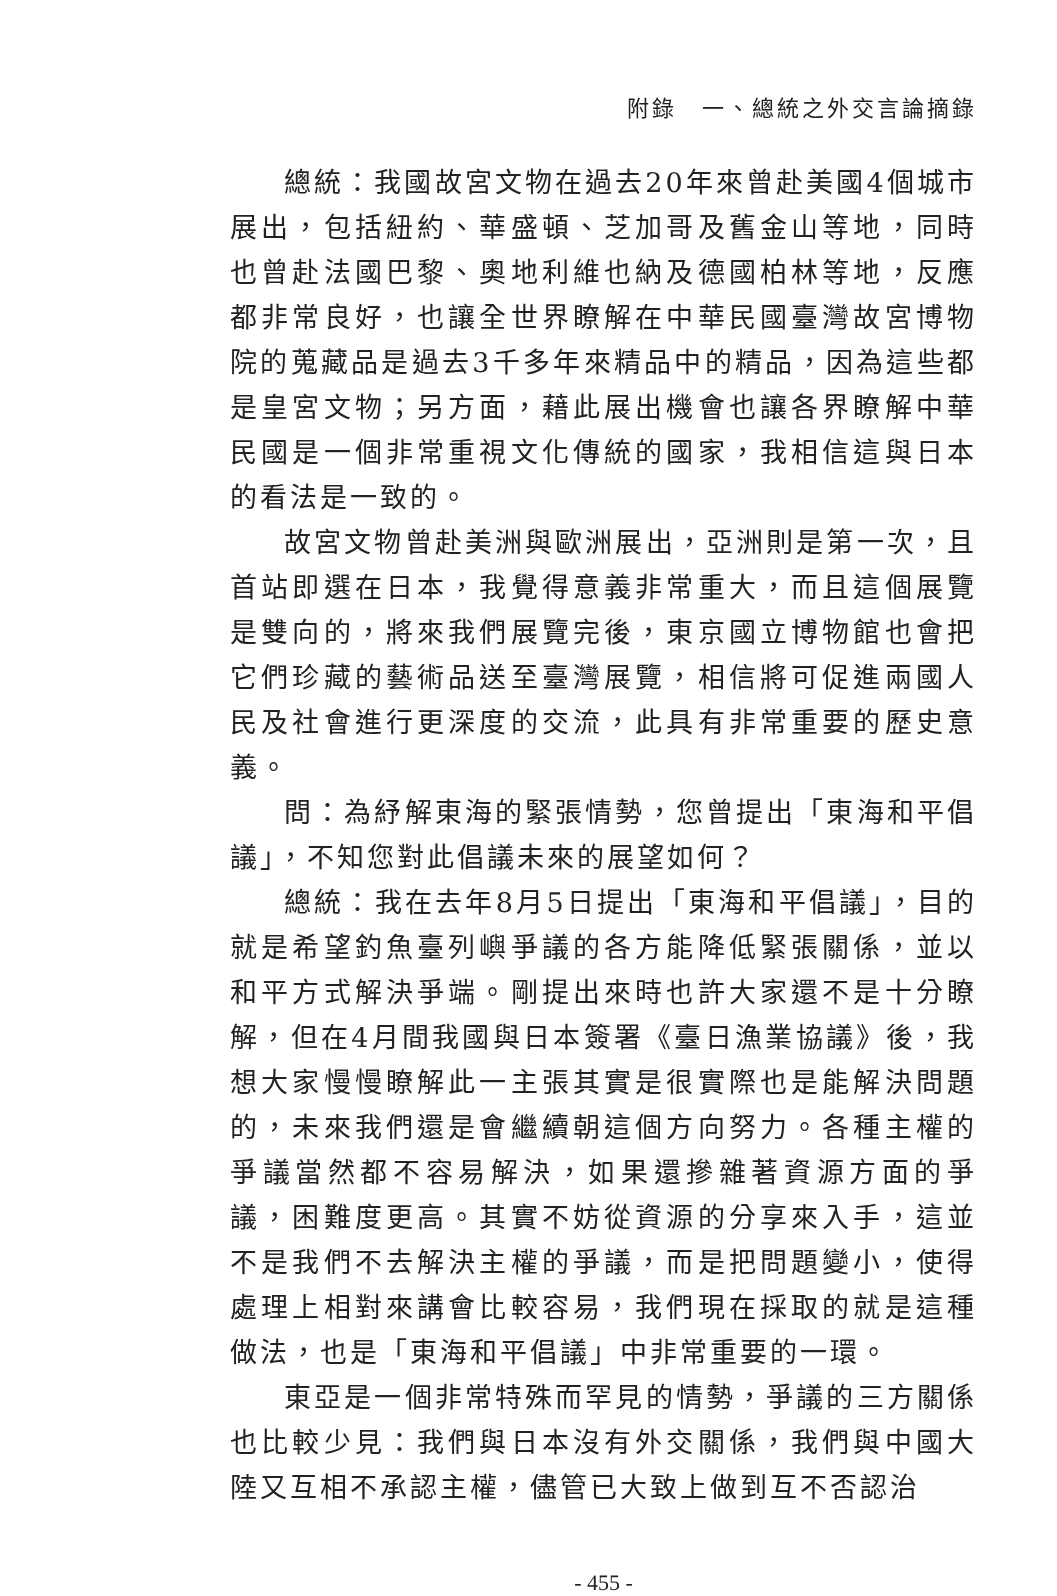附錄　一、總統之外交言論摘錄
總統：我國故宮文物在過去20年來曾赴美國4個城市展出，包括紐約、華盛頓、芝加哥及舊金山等地，同時也曾赴法國巴黎、奧地利維也納及德國柏林等地，反應都非常良好，也讓全世界瞭解在中華民國臺灣故宮博物院的蒐藏品是過去3千多年來精品中的精品，因為這些都是皇宮文物；另方面，藉此展出機會也讓各界瞭解中華民國是一個非常重視文化傳統的國家，我相信這與日本的看法是一致的。
故宮文物曾赴美洲與歐洲展出，亞洲則是第一次，且首站即選在日本，我覺得意義非常重大，而且這個展覽是雙向的，將來我們展覽完後，東京國立博物館也會把它們珍藏的藝術品送至臺灣展覽，相信將可促進兩國人民及社會進行更深度的交流，此具有非常重要的歷史意義。
問：為紓解東海的緊張情勢，您曾提出「東海和平倡議」，不知您對此倡議未來的展望如何？
總統：我在去年8月5日提出「東海和平倡議」，目的就是希望釣魚臺列嶼爭議的各方能降低緊張關係，並以和平方式解決爭端。剛提出來時也許大家還不是十分瞭解，但在4月間我國與日本簽署《臺日漁業協議》後，我想大家慢慢瞭解此一主張其實是很實際也是能解決問題的，未來我們還是會繼續朝這個方向努力。各種主權的爭議當然都不容易解決，如果還摻雜著資源方面的爭議，困難度更高。其實不妨從資源的分享來入手，這並不是我們不去解決主權的爭議，而是把問題變小，使得處理上相對來講會比較容易，我們現在採取的就是這種做法，也是「東海和平倡議」中非常重要的一環。
東亞是一個非常特殊而罕見的情勢，爭議的三方關係也比較少見：我們與日本沒有外交關係，我們與中國大陸又互相不承認主權，儘管已大致上做到互不否認治
- 455 -